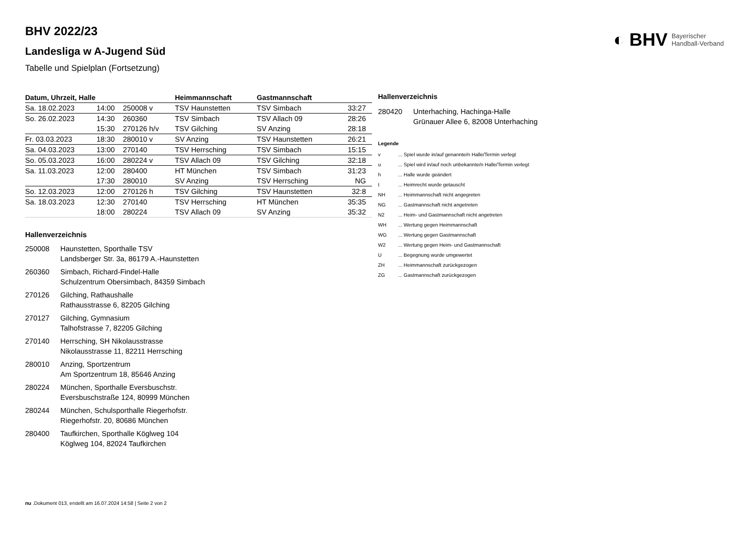◐ BHV Bayerischer
Handball-Verband
BHV 2022/23
Landesliga w A-Jugend Süd
Tabelle und Spielplan (Fortsetzung)
| Datum, Uhrzeit, Halle | | | Heimmannschaft | Gastmannschaft | |
| --- | --- | --- | --- | --- | --- |
| Sa. 18.02.2023 | 14:00 | 250008 v | TSV Haunstetten | TSV Simbach | 33:27 |
| So. 26.02.2023 | 14:30 | 260360 | TSV Simbach | TSV Allach 09 | 28:26 |
| | 15:30 | 270126 h/v | TSV Gilching | SV Anzing | 28:18 |
| Fr. 03.03.2023 | 18:30 | 280010 v | SV Anzing | TSV Haunstetten | 26:21 |
| Sa. 04.03.2023 | 13:00 | 270140 | TSV Herrsching | TSV Simbach | 15:15 |
| So. 05.03.2023 | 16:00 | 280224 v | TSV Allach 09 | TSV Gilching | 32:18 |
| Sa. 11.03.2023 | 12:00 | 280400 | HT München | TSV Simbach | 31:23 |
| | 17:30 | 280010 | SV Anzing | TSV Herrsching | NG |
| So. 12.03.2023 | 12:00 | 270126 h | TSV Gilching | TSV Haunstetten | 32:8 |
| Sa. 18.03.2023 | 12:30 | 270140 | TSV Herrsching | HT München | 35:35 |
| | 18:00 | 280224 | TSV Allach 09 | SV Anzing | 35:32 |
Hallenverzeichnis
| 250008 | Haunstetten, Sporthalle TSV Landsberger Str. 3a, 86179 A.-Haunstetten |
| 260360 | Simbach, Richard-Findel-Halle Schulzentrum Obersimbach, 84359 Simbach |
| 270126 | Gilching, Rathaushalle Rathausstrasse 6, 82205 Gilching |
| 270127 | Gilching, Gymnasium Talhofstrasse 7, 82205 Gilching |
| 270140 | Herrsching, SH Nikolausstrasse Nikolausstrasse 11, 82211 Herrsching |
| 280010 | Anzing, Sportzentrum Am Sportzentrum 18, 85646 Anzing |
| 280224 | München, Sporthalle Eversbuschstr. Eversbuschstraße 124, 80999 München |
| 280244 | München, Schulsporthalle Riegerhofstr. Riegerhofstr. 20, 80686 München |
| 280400 | Taufkirchen, Sporthalle Köglweg 104 Köglweg 104, 82024 Taufkirchen |
Hallenverzeichnis
| 280420 | Unterhaching, Hachinga-Halle Grünauer Allee 6, 82008 Unterhaching |
Legende
| v | ... Spiel wurde in/auf genannte/n Halle/Termin verlegt |
| u | ... Spiel wird in/auf noch unbekannte/n Halle/Termin verlegt |
| h | ... Halle wurde geändert |
| t | ... Heimrecht wurde getauscht |
| NH | ... Heimmannschaft nicht angegreten |
| NG | ... Gastmannschaft nicht angetreten |
| N2 | ... Heim- und Gastmannschaft nicht angetreten |
| WH | ... Wertung gegen Heimmannschaft |
| WG | ... Wertung gegen Gastmannschaft |
| W2 | ... Wertung gegen Heim- und Gastmannschaft |
| U | ... Begegnung wurde umgewertet |
| ZH | ... Heimmannschaft zurückgezogen |
| ZG | ... Gastmannschaft zurückgezogen |
nu .Dokument 013, erstellt am 16.07.2024 14:58 | Seite 2 von 2